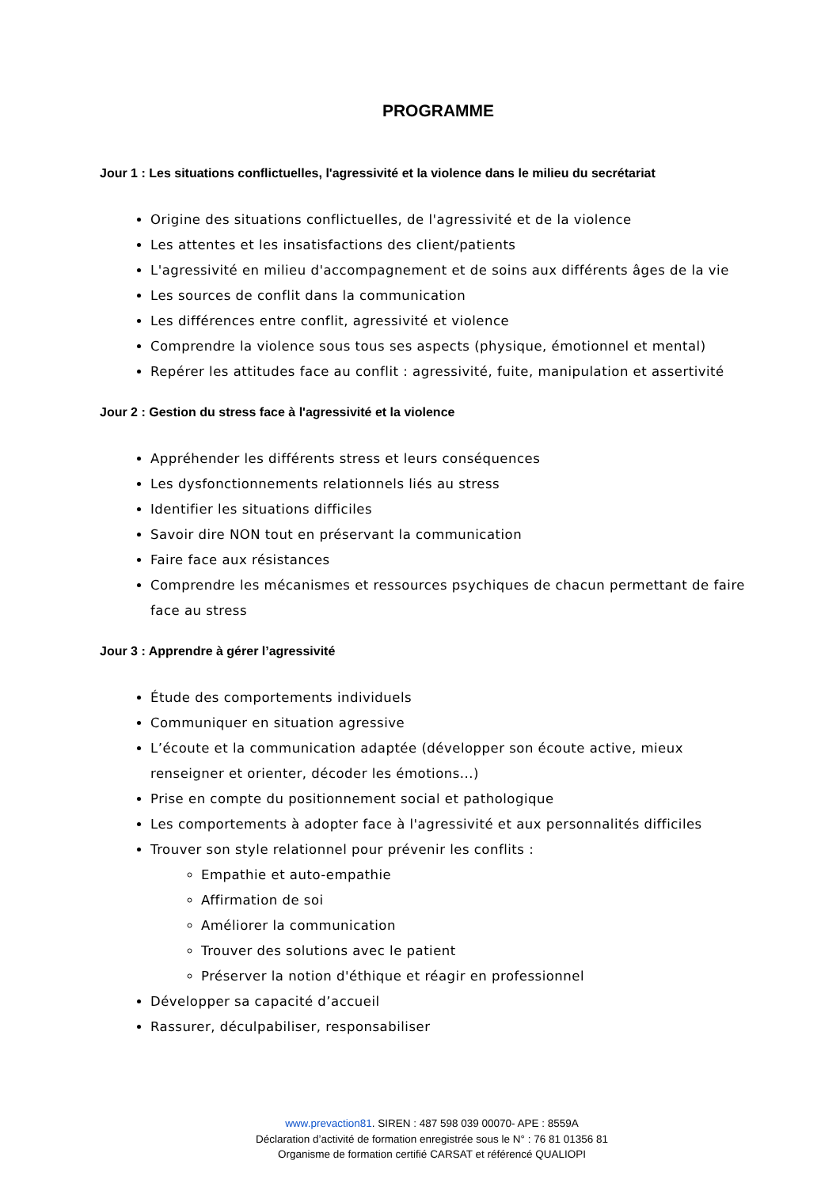PROGRAMME
Jour 1 : Les situations conflictuelles, l'agressivité et la violence dans le milieu du secrétariat
Origine des situations conflictuelles, de l'agressivité et de la violence
Les attentes et les insatisfactions des client/patients
L'agressivité en milieu d'accompagnement et de soins aux différents âges de la vie
Les sources de conflit dans la communication
Les différences entre conflit, agressivité et violence
Comprendre la violence sous tous ses aspects (physique, émotionnel et mental)
Repérer les attitudes face au conflit : agressivité, fuite, manipulation et assertivité
Jour 2 : Gestion du stress face à l'agressivité et la violence
Appréhender les différents stress et leurs conséquences
Les dysfonctionnements relationnels liés au stress
Identifier les situations difficiles
Savoir dire NON tout en préservant la communication
Faire face aux résistances
Comprendre les mécanismes et ressources psychiques de chacun permettant de faire face au stress
Jour 3 : Apprendre à gérer l’agressivité
Étude des comportements individuels
Communiquer en situation agressive
L’écoute et la communication adaptée (développer son écoute active, mieux renseigner et orienter, décoder les émotions...)
Prise en compte du positionnement social et pathologique
Les comportements à adopter face à l'agressivité et aux personnalités difficiles
Trouver son style relationnel pour prévenir les conflits :
Empathie et auto-empathie
Affirmation de soi
Améliorer la communication
Trouver des solutions avec le patient
Préserver la notion d'éthique et réagir en professionnel
Développer sa capacité d’accueil
Rassurer, déculpabiliser, responsabiliser
www.prevaction81. SIREN : 487 598 039 00070- APE : 8559A
Déclaration d’activité de formation enregistrée sous le N° : 76 81 01356 81
Organisme de formation certifié CARSAT et référencé QUALIOPI